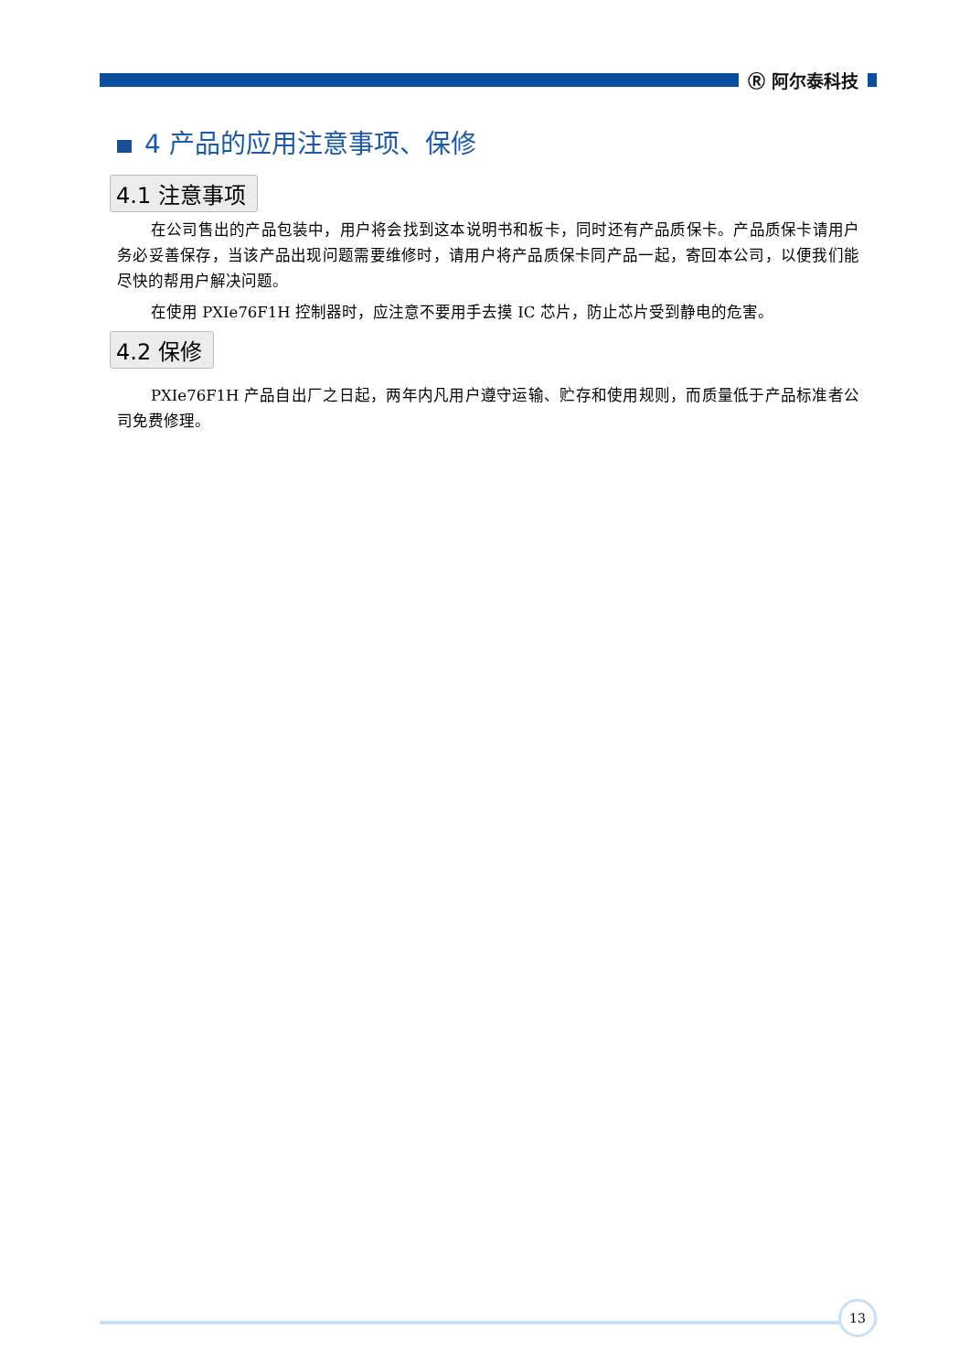Ⓡ 阿尔泰科技
4 产品的应用注意事项、保修
4.1 注意事项
在公司售出的产品包装中，用户将会找到这本说明书和板卡，同时还有产品质保卡。产品质保卡请用户务必妥善保存，当该产品出现问题需要维修时，请用户将产品质保卡同产品一起，寄回本公司，以便我们能尽快的帮用户解决问题。
在使用 PXIe76F1H 控制器时，应注意不要用手去摸 IC 芯片，防止芯片受到静电的危害。
4.2 保修
PXIe76F1H 产品自出厂之日起，两年内凡用户遵守运输、贮存和使用规则，而质量低于产品标准者公司免费修理。
13